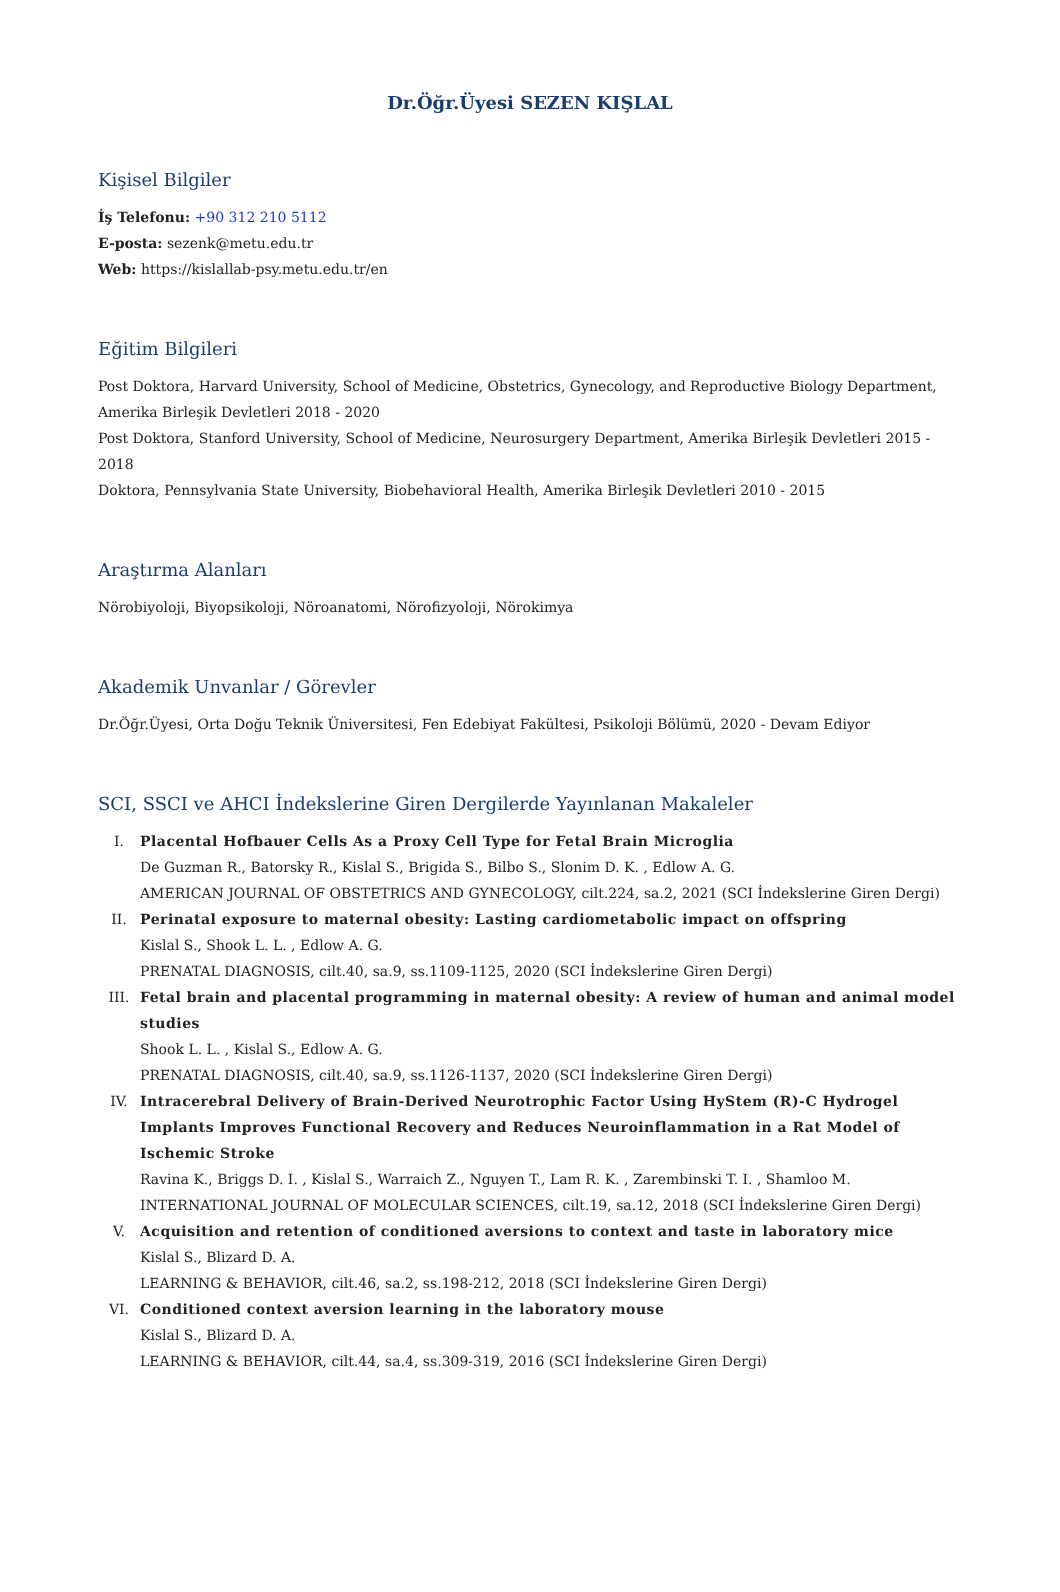Dr.Öğr.Üyesi SEZEN KIŞLAL
Kişisel Bilgiler
İş Telefonu: +90 312 210 5112
E-posta: sezenk@metu.edu.tr
Web: https://kislallab-psy.metu.edu.tr/en
Eğitim Bilgileri
Post Doktora, Harvard University, School of Medicine, Obstetrics, Gynecology, and Reproductive Biology Department, Amerika Birleşik Devletleri 2018 - 2020
Post Doktora, Stanford University, School of Medicine, Neurosurgery Department, Amerika Birleşik Devletleri 2015 - 2018
Doktora, Pennsylvania State University, Biobehavioral Health, Amerika Birleşik Devletleri 2010 - 2015
Araştırma Alanları
Nörobiyoloji, Biyopsikoloji, Nöroanatomi, Nörofizyoloji, Nörokimya
Akademik Unvanlar / Görevler
Dr.Öğr.Üyesi, Orta Doğu Teknik Üniversitesi, Fen Edebiyat Fakültesi, Psikoloji Bölümü, 2020 - Devam Ediyor
SCI, SSCI ve AHCI İndekslerine Giren Dergilerde Yayınlanan Makaleler
I. Placental Hofbauer Cells As a Proxy Cell Type for Fetal Brain Microglia
De Guzman R., Batorsky R., Kislal S., Brigida S., Bilbo S., Slonim D. K. , Edlow A. G.
AMERICAN JOURNAL OF OBSTETRICS AND GYNECOLOGY, cilt.224, sa.2, 2021 (SCI İndekslerine Giren Dergi)
II. Perinatal exposure to maternal obesity: Lasting cardiometabolic impact on offspring
Kislal S., Shook L. L. , Edlow A. G.
PRENATAL DIAGNOSIS, cilt.40, sa.9, ss.1109-1125, 2020 (SCI İndekslerine Giren Dergi)
III. Fetal brain and placental programming in maternal obesity: A review of human and animal model studies
Shook L. L. , Kislal S., Edlow A. G.
PRENATAL DIAGNOSIS, cilt.40, sa.9, ss.1126-1137, 2020 (SCI İndekslerine Giren Dergi)
IV. Intracerebral Delivery of Brain-Derived Neurotrophic Factor Using HyStem (R)-C Hydrogel Implants Improves Functional Recovery and Reduces Neuroinflammation in a Rat Model of Ischemic Stroke
Ravina K., Briggs D. I. , Kislal S., Warraich Z., Nguyen T., Lam R. K. , Zarembinski T. I. , Shamloo M.
INTERNATIONAL JOURNAL OF MOLECULAR SCIENCES, cilt.19, sa.12, 2018 (SCI İndekslerine Giren Dergi)
V. Acquisition and retention of conditioned aversions to context and taste in laboratory mice
Kislal S., Blizard D. A.
LEARNING & BEHAVIOR, cilt.46, sa.2, ss.198-212, 2018 (SCI İndekslerine Giren Dergi)
VI. Conditioned context aversion learning in the laboratory mouse
Kislal S., Blizard D. A.
LEARNING & BEHAVIOR, cilt.44, sa.4, ss.309-319, 2016 (SCI İndekslerine Giren Dergi)